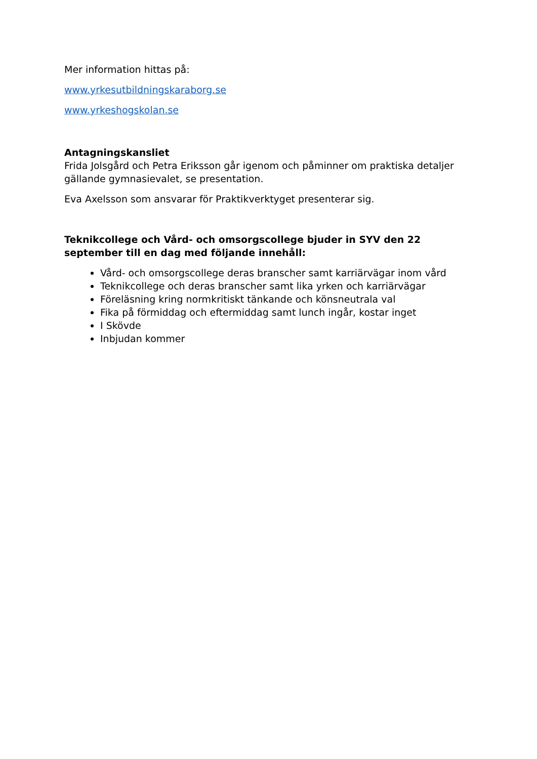Mer information hittas på:
www.yrkesutbildningskaraborg.se
www.yrkeshogskolan.se
Antagningskansliet
Frida Jolsgård och Petra Eriksson går igenom och påminner om praktiska detaljer gällande gymnasievalet, se presentation.
Eva Axelsson som ansvarar för Praktikverktyget presenterar sig.
Teknikcollege och Vård- och omsorgscollege bjuder in SYV den 22 september till en dag med följande innehåll:
Vård- och omsorgscollege deras branscher samt karriärvägar inom vård
Teknikcollege och deras branscher samt lika yrken och karriärvägar
Föreläsning kring normkritiskt tänkande och könsneutrala val
Fika på förmiddag och eftermiddag samt lunch ingår, kostar inget
I Skövde
Inbjudan kommer